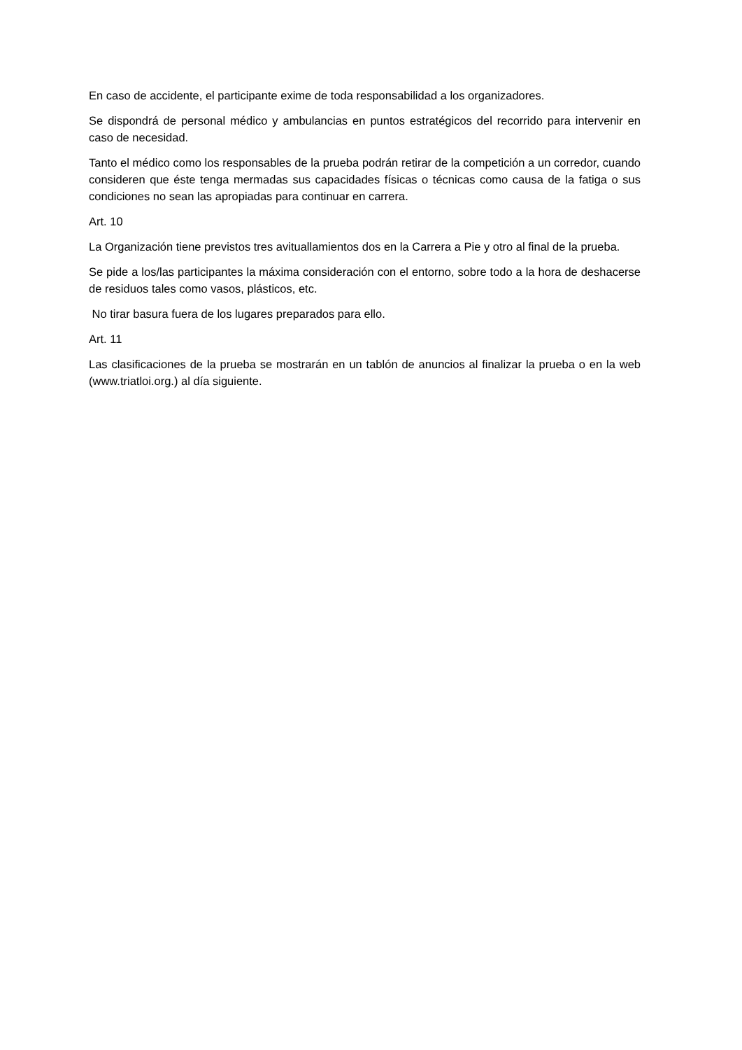En caso de accidente, el participante exime de toda responsabilidad a los organizadores.
Se dispondrá de personal médico y ambulancias en puntos estratégicos del recorrido para intervenir en caso de necesidad.
Tanto el médico como los responsables de la prueba podrán retirar de la competición a un corredor, cuando consideren que éste tenga mermadas sus capacidades físicas o técnicas como causa de la fatiga o sus condiciones no sean las apropiadas para continuar en carrera.
Art. 10
La Organización tiene previstos tres avituallamientos dos en la Carrera a Pie y otro al final de la prueba.
Se pide a los/las participantes la máxima consideración con el entorno, sobre todo a la hora de deshacerse de residuos tales como vasos, plásticos, etc.
No tirar basura fuera de los lugares preparados para ello.
Art. 11
Las clasificaciones de la prueba se mostrarán en un tablón de anuncios al finalizar la prueba o en la web (www.triatloi.org.) al día siguiente.